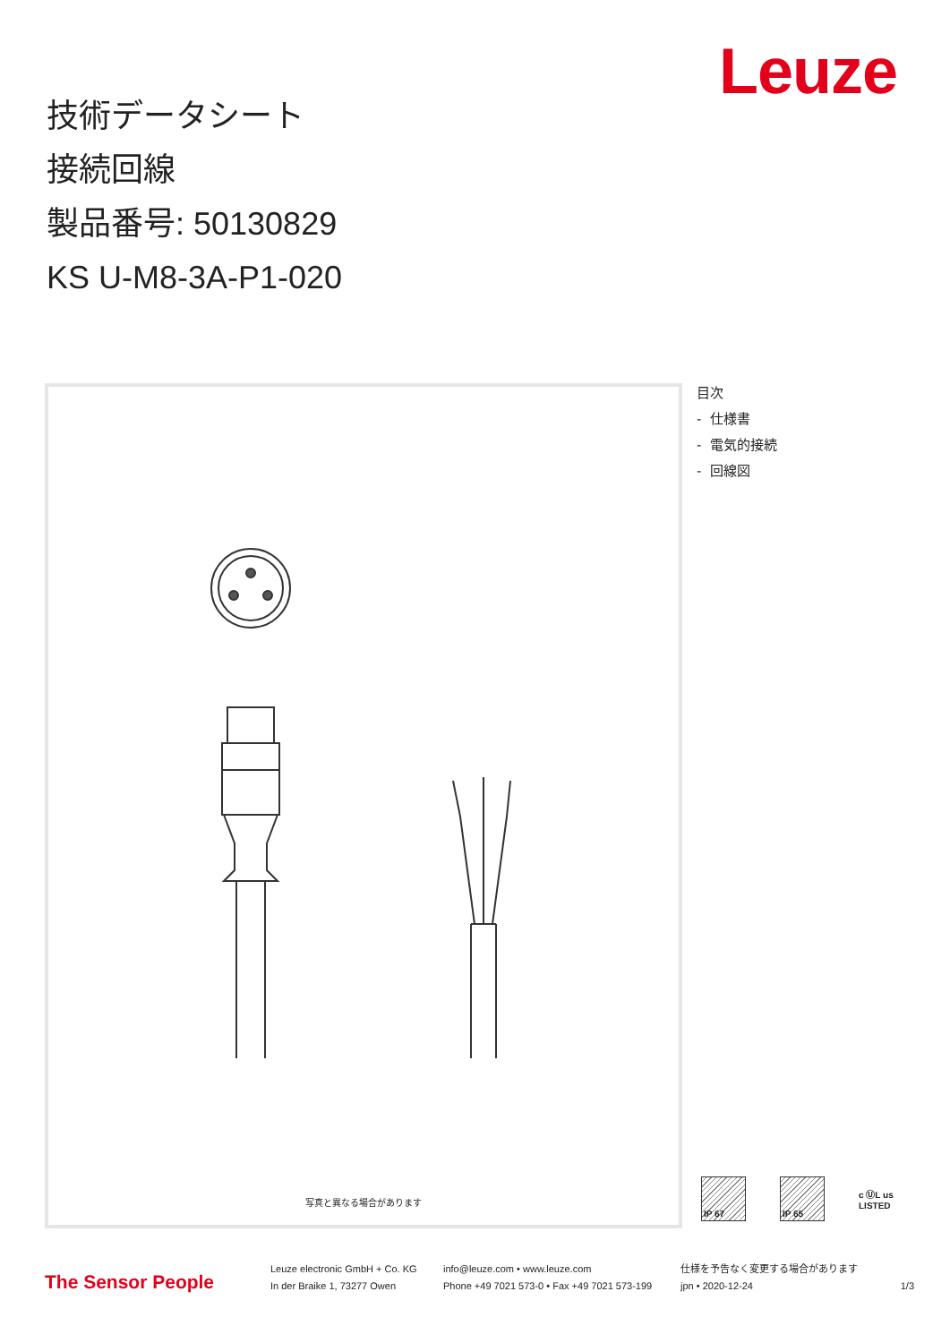Leuze
技術データシート
接続回線
製品番号: 50130829
KS U-M8-3A-P1-020
写真と異なる場合があります
目次
- 仕様書
- 電気的接続
- 回線図
IP 67 IP 65
c ⓊL us
LISTED
The Sensor People
Leuze electronic GmbH + Co. KG
In der Braike 1, 73277 Owen
info@leuze.com • www.leuze.com
Phone +49 7021 573-0 • Fax +49 7021 573-199
仕様を予告なく変更する場合があります
jpn • 2020-12-24
1/3